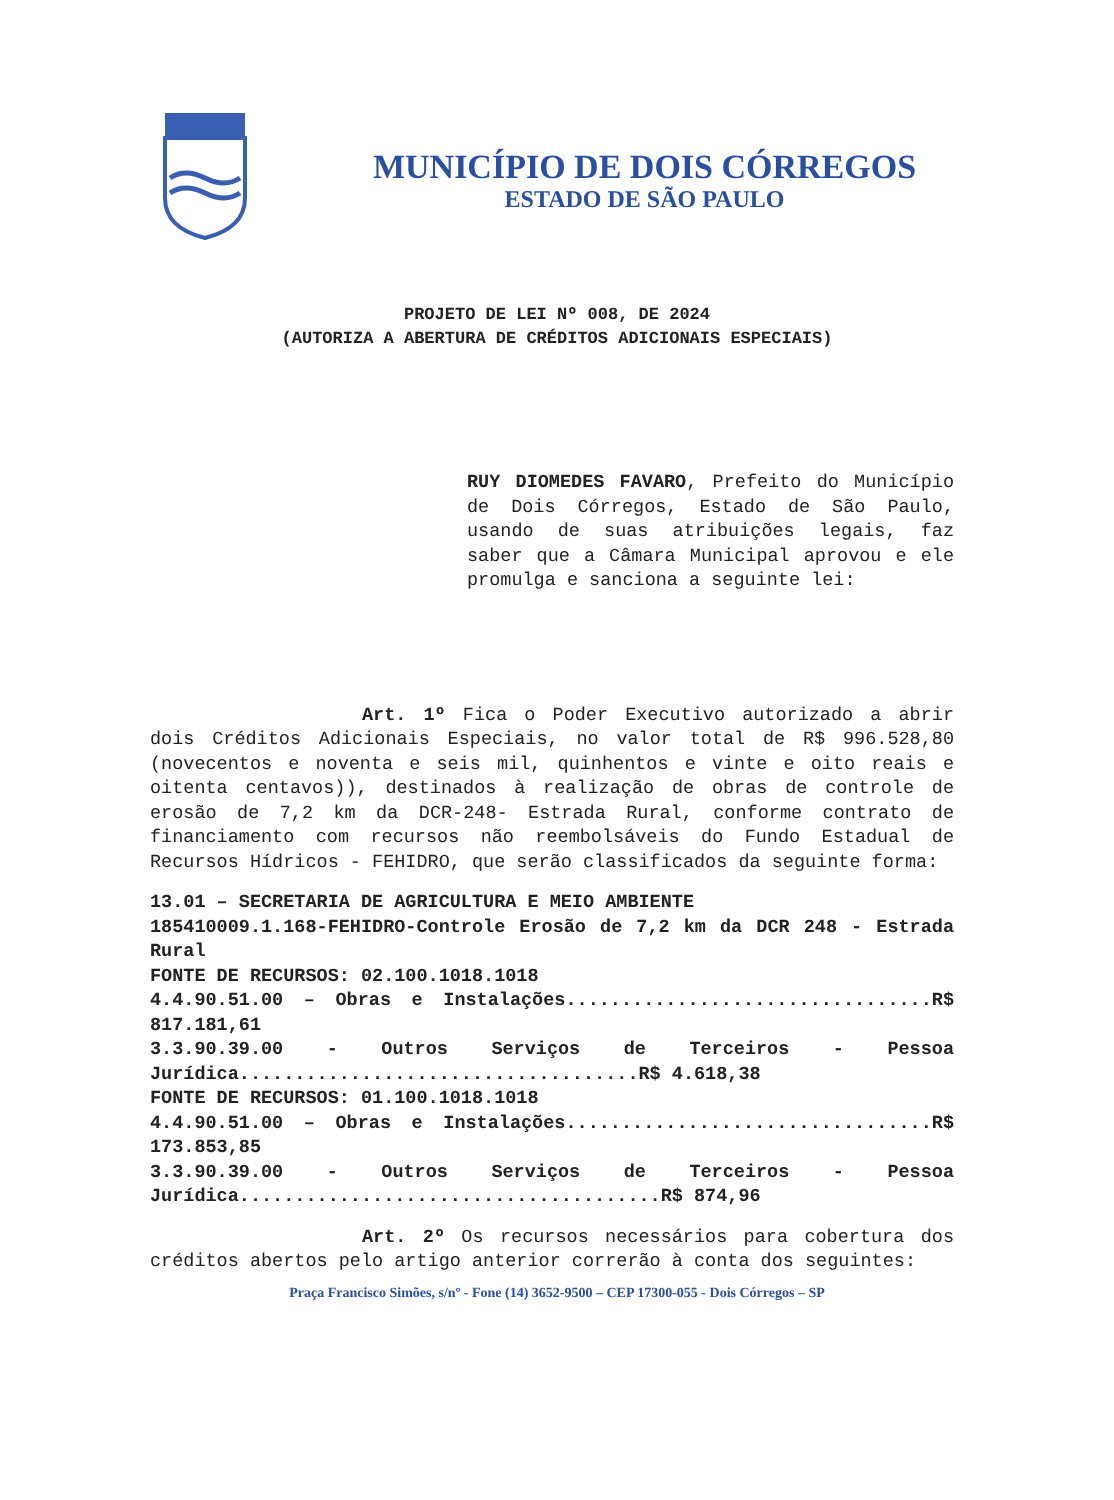MUNICÍPIO DE DOIS CÓRREGOS
ESTADO DE SÃO PAULO
PROJETO DE LEI Nº 008, DE 2024
(AUTORIZA A ABERTURA DE CRÉDITOS ADICIONAIS ESPECIAIS)
RUY DIOMEDES FAVARO, Prefeito do Município de Dois Córregos, Estado de São Paulo, usando de suas atribuições legais, faz saber que a Câmara Municipal aprovou e ele promulga e sanciona a seguinte lei:
Art. 1º Fica o Poder Executivo autorizado a abrir dois Créditos Adicionais Especiais, no valor total de R$ 996.528,80 (novecentos e noventa e seis mil, quinhentos e vinte e oito reais e oitenta centavos)), destinados à realização de obras de controle de erosão de 7,2 km da DCR-248- Estrada Rural, conforme contrato de financiamento com recursos não reembolsáveis do Fundo Estadual de Recursos Hídricos - FEHIDRO, que serão classificados da seguinte forma:
13.01 – SECRETARIA DE AGRICULTURA E MEIO AMBIENTE
185410009.1.168-FEHIDRO-Controle Erosão de 7,2 km da DCR 248 - Estrada Rural
FONTE DE RECURSOS: 02.100.1018.1018
4.4.90.51.00 – Obras e Instalações.................................R$ 817.181,61
3.3.90.39.00 - Outros Serviços de Terceiros - Pessoa Jurídica....................................R$ 4.618,38
FONTE DE RECURSOS: 01.100.1018.1018
4.4.90.51.00 – Obras e Instalações.................................R$ 173.853,85
3.3.90.39.00 - Outros Serviços de Terceiros - Pessoa Jurídica......................................R$ 874,96
Art. 2º Os recursos necessários para cobertura dos créditos abertos pelo artigo anterior correrão à conta dos seguintes:
Praça Francisco Simões, s/nº - Fone (14) 3652-9500 – CEP 17300-055 - Dois Córregos – SP